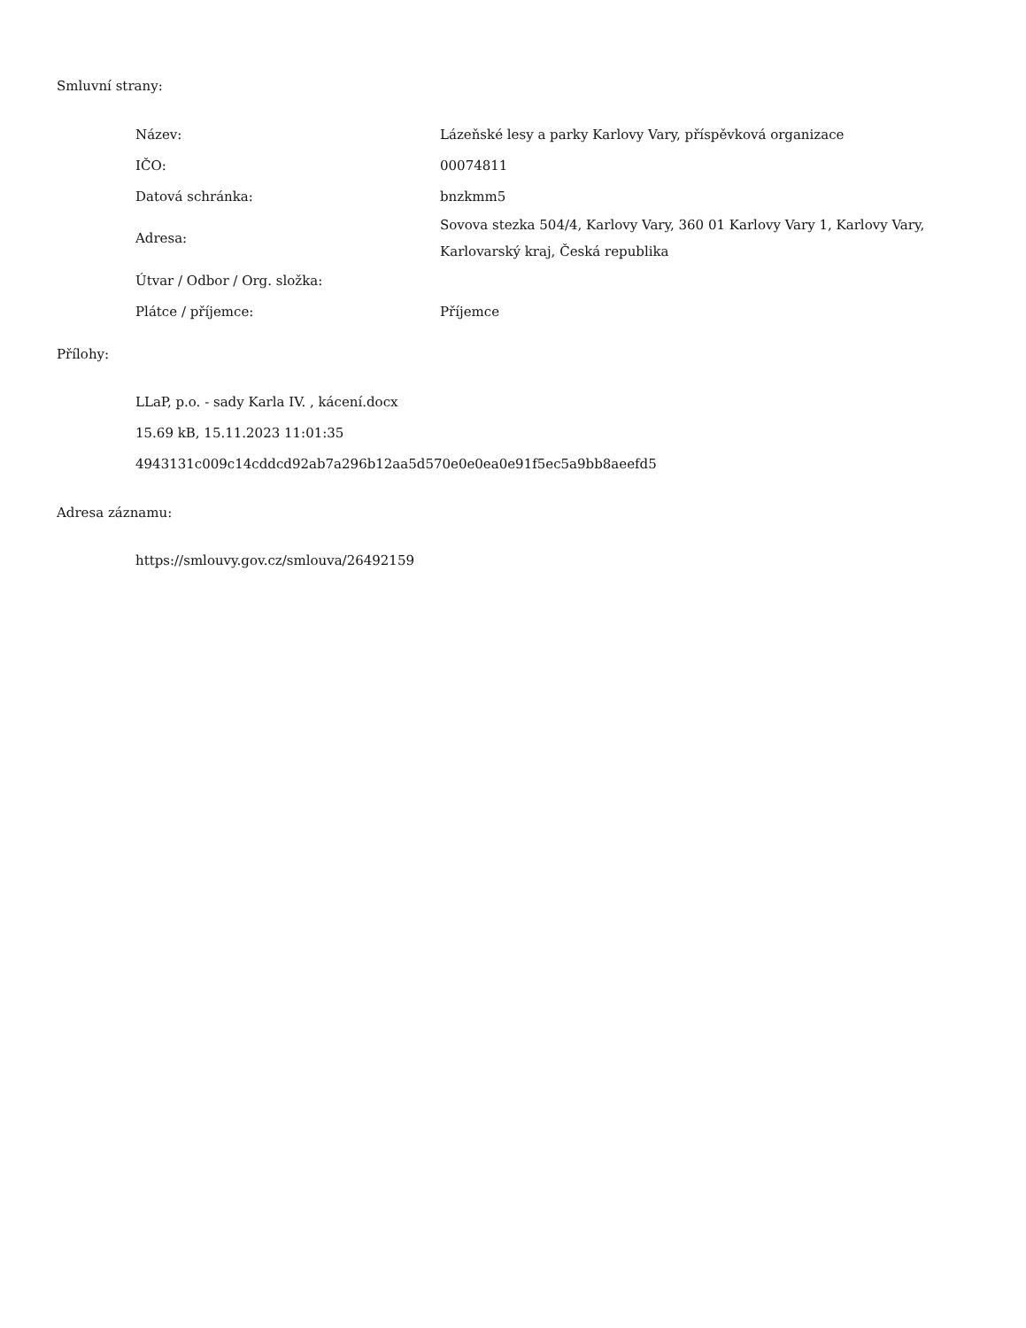Smluvní strany:
| Název: | Lázeňské lesy a parky Karlovy Vary, příspěvková organizace |
| IČO: | 00074811 |
| Datová schránka: | bnzkmm5 |
| Adresa: | Sovova stezka 504/4, Karlovy Vary, 360 01 Karlovy Vary 1, Karlovy Vary, Karlovarský kraj, Česká republika |
| Útvar / Odbor / Org. složka: | |
| Plátce / příjemce: | Příjemce |
Přílohy:
LLaP, p.o. - sady Karla IV. , kácení.docx
15.69 kB, 15.11.2023 11:01:35
4943131c009c14cddcd92ab7a296b12aa5d570e0e0ea0e91f5ec5a9bb8aeefd5
Adresa záznamu:
https://smlouvy.gov.cz/smlouva/26492159